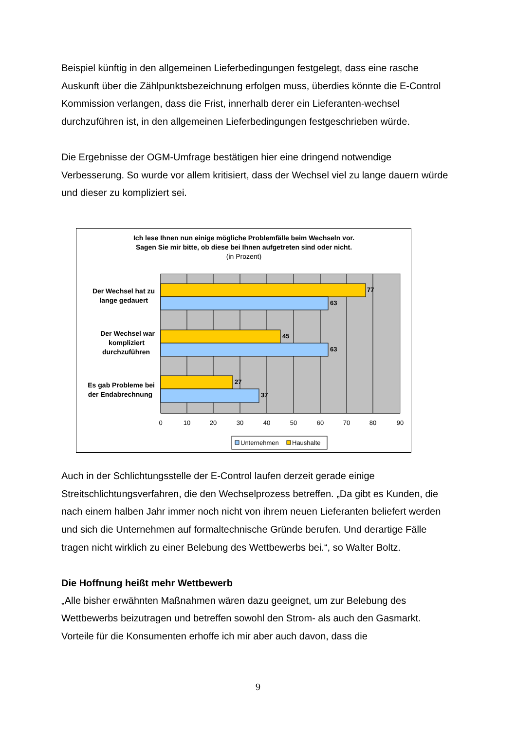Beispiel künftig in den allgemeinen Lieferbedingungen festgelegt, dass eine rasche Auskunft über die Zählpunktsbezeichnung erfolgen muss, überdies könnte die E-Control Kommission verlangen, dass die Frist, innerhalb derer ein Lieferanten-wechsel durchzuführen ist, in den allgemeinen Lieferbedingungen festgeschrieben würde.
Die Ergebnisse der OGM-Umfrage bestätigen hier eine dringend notwendige Verbesserung. So wurde vor allem kritisiert, dass der Wechsel viel zu lange dauern würde und dieser zu kompliziert sei.
Ich lese Ihnen nun einige mögliche Problemfälle beim Wechseln vor.
Sagen Sie mir bitte, ob diese bei Ihnen aufgetreten sind oder nicht.
(in Prozent)
77
63
45
63
27
37
Der Wechsel hat zu
lange gedauert
Der Wechsel war
kompliziert
durchzuführen
Es gab Probleme bei
der Endabrechnung
0
10
20
30
40
50
60
70
80
90
Unternehmen
Haushalte
Auch in der Schlichtungsstelle der E-Control laufen derzeit gerade einige Streitschlichtungsverfahren, die den Wechselprozess betreffen. „Da gibt es Kunden, die nach einem halben Jahr immer noch nicht von ihrem neuen Lieferanten beliefert werden und sich die Unternehmen auf formaltechnische Gründe berufen. Und derartige Fälle tragen nicht wirklich zu einer Belebung des Wettbewerbs bei.“, so Walter Boltz.
Die Hoffnung heißt mehr Wettbewerb
„Alle bisher erwähnten Maßnahmen wären dazu geeignet, um zur Belebung des Wettbewerbs beizutragen und betreffen sowohl den Strom- als auch den Gasmarkt. Vorteile für die Konsumenten erhoffe ich mir aber auch davon, dass die
9